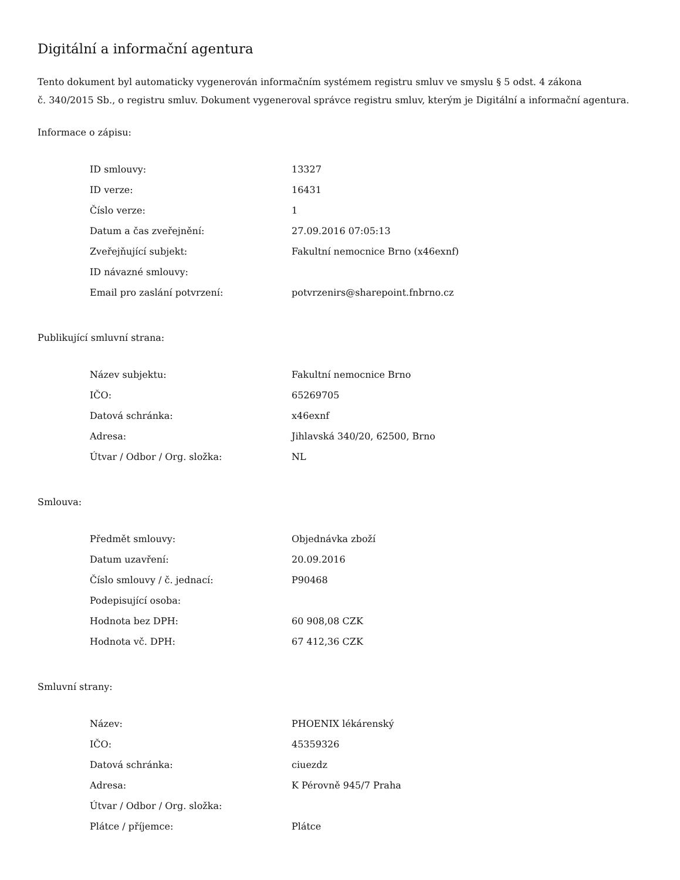Digitální a informační agentura
Tento dokument byl automaticky vygenerován informačním systémem registru smluv ve smyslu § 5 odst. 4 zákona
č. 340/2015 Sb., o registru smluv. Dokument vygeneroval správce registru smluv, kterým je Digitální a informační agentura.
Informace o zápisu:
| ID smlouvy: | 13327 |
| ID verze: | 16431 |
| Číslo verze: | 1 |
| Datum a čas zveřejnění: | 27.09.2016 07:05:13 |
| Zveřejňující subjekt: | Fakultní nemocnice Brno (x46exnf) |
| ID návazné smlouvy: | |
| Email pro zaslání potvrzení: | potvrzenirs@sharepoint.fnbrno.cz |
Publikující smluvní strana:
| Název subjektu: | Fakultní nemocnice Brno |
| IČO: | 65269705 |
| Datová schránka: | x46exnf |
| Adresa: | Jihlavská 340/20, 62500, Brno |
| Útvar / Odbor / Org. složka: | NL |
Smlouva:
| Předmět smlouvy: | Objednávka zboží |
| Datum uzavření: | 20.09.2016 |
| Číslo smlouvy / č. jednací: | P90468 |
| Podepisující osoba: | |
| Hodnota bez DPH: | 60 908,08 CZK |
| Hodnota vč. DPH: | 67 412,36 CZK |
Smluvní strany:
| Název: | PHOENIX lékárenský |
| IČO: | 45359326 |
| Datová schránka: | ciuezdz |
| Adresa: | K Pérovně 945/7 Praha |
| Útvar / Odbor / Org. složka: | |
| Plátce / příjemce: | Plátce |